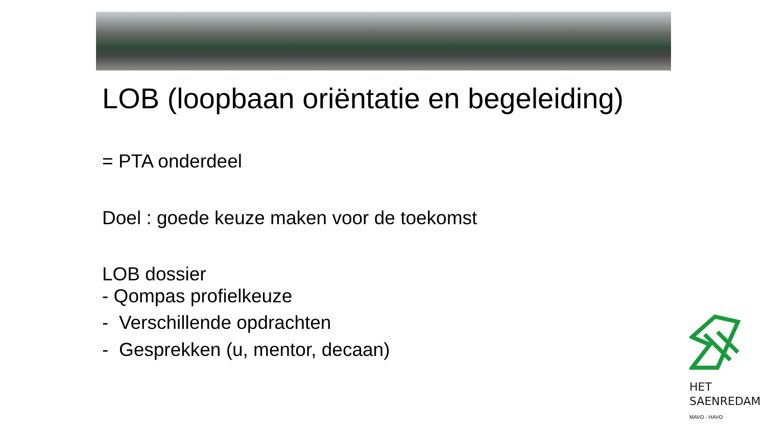LOB (loopbaan oriëntatie en begeleiding)
= PTA onderdeel
Doel : goede keuze maken voor de toekomst
LOB dossier
- Qompas profielkeuze
- Verschillende opdrachten
- Gesprekken (u, mentor, decaan)
HET
SAENREDAM
MAVO - HAVO